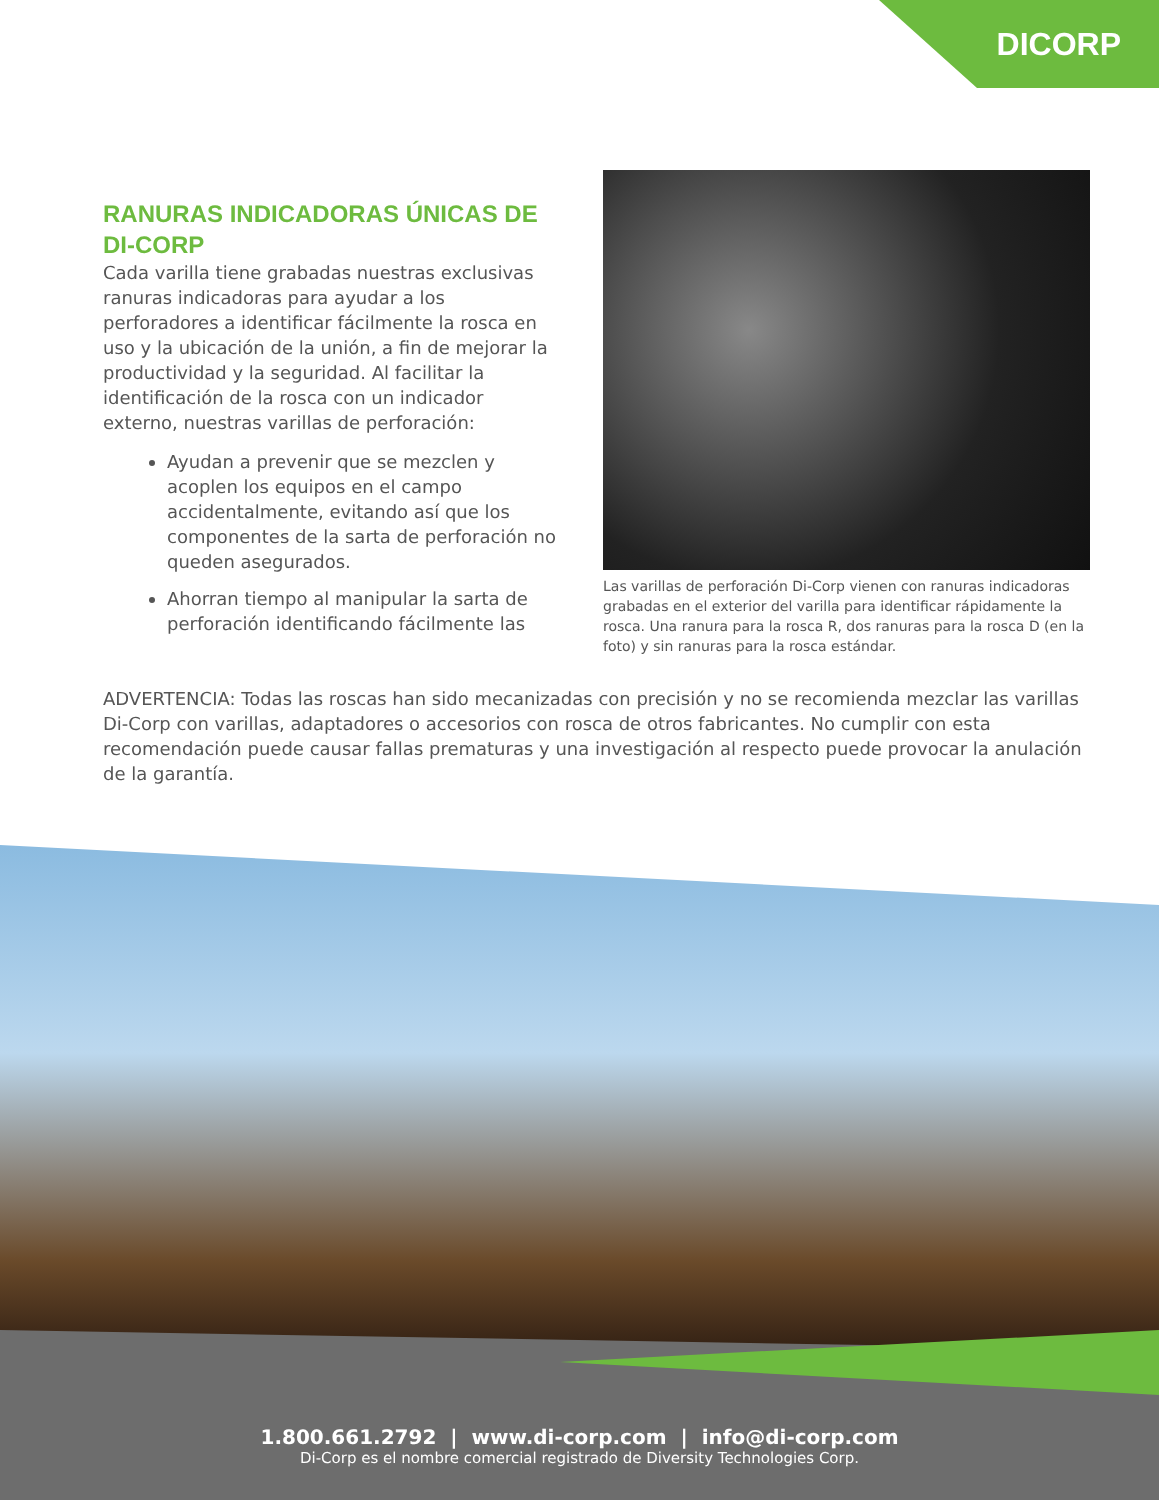DICORP
RANURAS INDICADORAS ÚNICAS DE DI-CORP
Cada varilla tiene grabadas nuestras exclusivas ranuras indicadoras para ayudar a los perforadores a identificar fácilmente la rosca en uso y la ubicación de la unión, a fin de mejorar la productividad y la seguridad. Al facilitar la identificación de la rosca con un indicador externo, nuestras varillas de perforación:
Ayudan a prevenir que se mezclen y acoplen los equipos en el campo accidentalmente, evitando así que los componentes de la sarta de perforación no queden asegurados.
Ahorran tiempo al manipular la sarta de perforación identificando fácilmente las
Las varillas de perforación Di-Corp vienen con ranuras indicadoras grabadas en el exterior del varilla para identificar rápidamente la rosca. Una ranura para la rosca R, dos ranuras para la rosca D (en la foto) y sin ranuras para la rosca estándar.
ADVERTENCIA: Todas las roscas han sido mecanizadas con precisión y no se recomienda mezclar las varillas Di-Corp con varillas, adaptadores o accesorios con rosca de otros fabricantes. No cumplir con esta recomendación puede causar fallas prematuras y una investigación al respecto puede provocar la anulación de la garantía.
1.800.661.2792 | www.di-corp.com | info@di-corp.com
Di-Corp es el nombre comercial registrado de Diversity Technologies Corp.